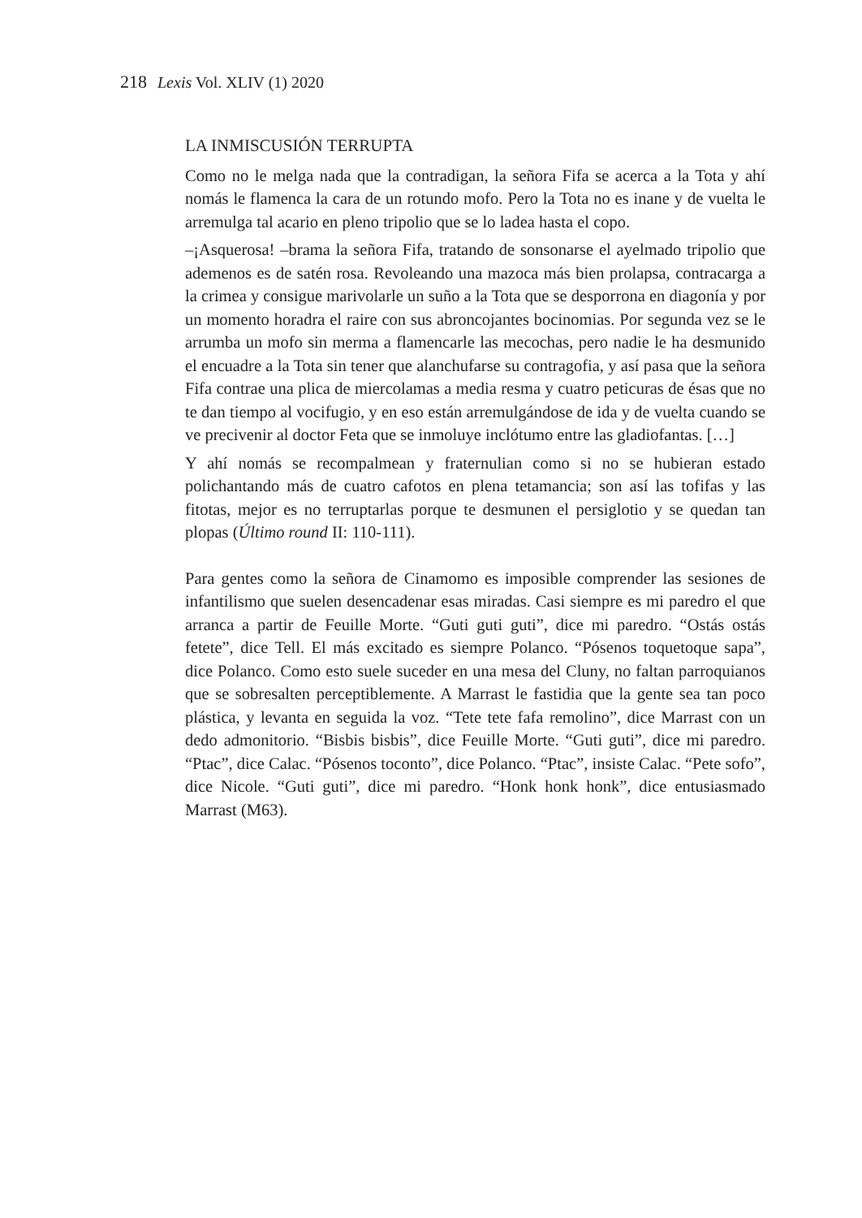218 Lexis Vol. XLIV (1) 2020
LA INMISCUSIÓN TERRUPTA
Como no le melga nada que la contradigan, la señora Fifa se acerca a la Tota y ahí nomás le flamenca la cara de un rotundo mofo. Pero la Tota no es inane y de vuelta le arremulga tal acario en pleno tripolio que se lo ladea hasta el copo.
–¡Asquerosa! –brama la señora Fifa, tratando de sonsonarse el ayelmado tripolio que ademenos es de satén rosa. Revoleando una mazoca más bien prolapsa, contracarga a la crimea y consigue marivolarle un suño a la Tota que se desporrona en diagonía y por un momento horadra el raire con sus abroncojantes bocinomias. Por segunda vez se le arrumba un mofo sin merma a flamencarle las mecochas, pero nadie le ha desmunido el encuadre a la Tota sin tener que alanchufarse su contragofia, y así pasa que la señora Fifa contrae una plica de miercolamas a media resma y cuatro peticuras de ésas que no te dan tiempo al vocifugio, y en eso están arremulgándose de ida y de vuelta cuando se ve precivenir al doctor Feta que se inmoluye inclótumo entre las gladiofantas. […]
Y ahí nomás se recompalmean y fraternulian como si no se hubieran estado polichantando más de cuatro cafotos en plena tetamancia; son así las tofifas y las fitotas, mejor es no terruptarlas porque te desmunen el persiglotio y se quedan tan plopas (Último round II: 110-111).
Para gentes como la señora de Cinamomo es imposible comprender las sesiones de infantilismo que suelen desencadenar esas miradas. Casi siempre es mi paredro el que arranca a partir de Feuille Morte. “Guti guti guti”, dice mi paredro. “Ostás ostás fetete”, dice Tell. El más excitado es siempre Polanco. “Pósenos toquetoque sapa”, dice Polanco. Como esto suele suceder en una mesa del Cluny, no faltan parroquianos que se sobresalten perceptiblemente. A Marrast le fastidia que la gente sea tan poco plástica, y levanta en seguida la voz. “Tete tete fafa remolino”, dice Marrast con un dedo admonitorio. “Bisbis bisbis”, dice Feuille Morte. “Guti guti”, dice mi paredro. “Ptac”, dice Calac. “Pósenos toconto”, dice Polanco. “Ptac”, insiste Calac. “Pete sofo”, dice Nicole. “Guti guti”, dice mi paredro. “Honk honk honk”, dice entusiasmado Marrast (M63).